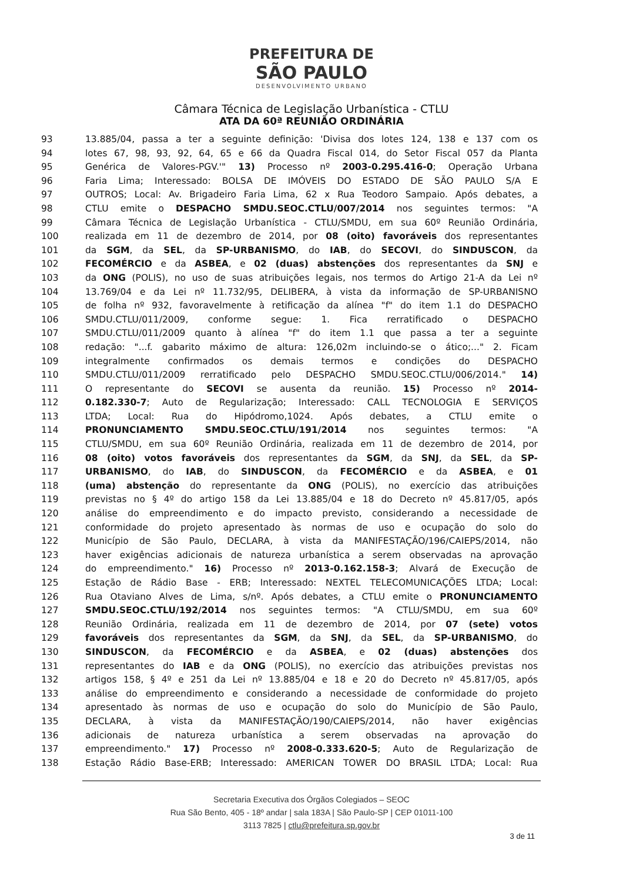PREFEITURA DE
SÃO PAULO
DESENVOLVIMENTO URBANO
Câmara Técnica de Legislação Urbanística - CTLU
ATA DA 60ª REUNIÃO ORDINÁRIA
93 13.885/04, passa a ter a seguinte definição: 'Divisa dos lotes 124, 138 e 137 com os
94 lotes 67, 98, 93, 92, 64, 65 e 66 da Quadra Fiscal 014, do Setor Fiscal 057 da Planta
95 Genérica de Valores-PGV.'" 13) Processo nº 2003-0.295.416-0; Operação Urbana
96 Faria Lima; Interessado: BOLSA DE IMÓVEIS DO ESTADO DE SÃO PAULO S/A E
97 OUTROS; Local: Av. Brigadeiro Faria Lima, 62 x Rua Teodoro Sampaio. Após debates, a
98 CTLU emite o DESPACHO SMDU.SEOC.CTLU/007/2014 nos seguintes termos: "A
99 Câmara Técnica de Legislação Urbanística - CTLU/SMDU, em sua 60º Reunião Ordinária,
100 realizada em 11 de dezembro de 2014, por 08 (oito) favoráveis dos representantes
101 da SGM, da SEL, da SP-URBANISMO, do IAB, do SECOVI, do SINDUSCON, da
102 FECOMÉRCIO e da ASBEA, e 02 (duas) abstenções dos representantes da SNJ e
103 da ONG (POLIS), no uso de suas atribuições legais, nos termos do Artigo 21-A da Lei nº
104 13.769/04 e da Lei nº 11.732/95, DELIBERA, à vista da informação de SP-URBANISNO
105 de folha nº 932, favoravelmente à retificação da alínea "f" do item 1.1 do DESPACHO
106 SMDU.CTLU/011/2009, conforme segue: 1. Fica rerratificado o DESPACHO
107 SMDU.CTLU/011/2009 quanto à alínea "f" do item 1.1 que passa a ter a seguinte
108 redação: "...f. gabarito máximo de altura: 126,02m incluindo-se o ático;..." 2. Ficam
109 integralmente confirmados os demais termos e condições do DESPACHO
110 SMDU.CTLU/011/2009 rerratificado pelo DESPACHO SMDU.SEOC.CTLU/006/2014." 14)
111 O representante do SECOVI se ausenta da reunião. 15) Processo nº 2014-
112 0.182.330-7; Auto de Regularização; Interessado: CALL TECNOLOGIA E SERVIÇOS
113 LTDA; Local: Rua do Hipódromo,1024. Após debates, a CTLU emite o
114 PRONUNCIAMENTO SMDU.SEOC.CTLU/191/2014 nos seguintes termos: "A
115 CTLU/SMDU, em sua 60º Reunião Ordinária, realizada em 11 de dezembro de 2014, por
116 08 (oito) votos favoráveis dos representantes da SGM, da SNJ, da SEL, da SP-
117 URBANISMO, do IAB, do SINDUSCON, da FECOMÉRCIO e da ASBEA, e 01
118 (uma) abstenção do representante da ONG (POLIS), no exercício das atribuições
119 previstas no § 4º do artigo 158 da Lei 13.885/04 e 18 do Decreto nº 45.817/05, após
120 análise do empreendimento e do impacto previsto, considerando a necessidade de
121 conformidade do projeto apresentado às normas de uso e ocupação do solo do
122 Município de São Paulo, DECLARA, à vista da MANIFESTAÇÃO/196/CAIEPS/2014, não
123 haver exigências adicionais de natureza urbanística a serem observadas na aprovação
124 do empreendimento." 16) Processo nº 2013-0.162.158-3; Alvará de Execução de
125 Estação de Rádio Base - ERB; Interessado: NEXTEL TELECOMUNICAÇÕES LTDA; Local:
126 Rua Otaviano Alves de Lima, s/nº. Após debates, a CTLU emite o PRONUNCIAMENTO
127 SMDU.SEOC.CTLU/192/2014 nos seguintes termos: "A CTLU/SMDU, em sua 60º
128 Reunião Ordinária, realizada em 11 de dezembro de 2014, por 07 (sete) votos
129 favoráveis dos representantes da SGM, da SNJ, da SEL, da SP-URBANISMO, do
130 SINDUSCON, da FECOMÉRCIO e da ASBEA, e 02 (duas) abstenções dos
131 representantes do IAB e da ONG (POLIS), no exercício das atribuições previstas nos
132 artigos 158, § 4º e 251 da Lei nº 13.885/04 e 18 e 20 do Decreto nº 45.817/05, após
133 análise do empreendimento e considerando a necessidade de conformidade do projeto
134 apresentado às normas de uso e ocupação do solo do Município de São Paulo,
135 DECLARA, à vista da MANIFESTAÇÃO/190/CAIEPS/2014, não haver exigências
136 adicionais de natureza urbanística a serem observadas na aprovação do
137 empreendimento." 17) Processo nº 2008-0.333.620-5; Auto de Regularização de
138 Estação Rádio Base-ERB; Interessado: AMERICAN TOWER DO BRASIL LTDA; Local: Rua
Secretaria Executiva dos Órgãos Colegiados – SEOC
Rua São Bento, 405 - 18º andar | sala 183A | São Paulo-SP | CEP 01011-100
3113 7825 | ctlu@prefeitura.sp.gov.br
3 de 11